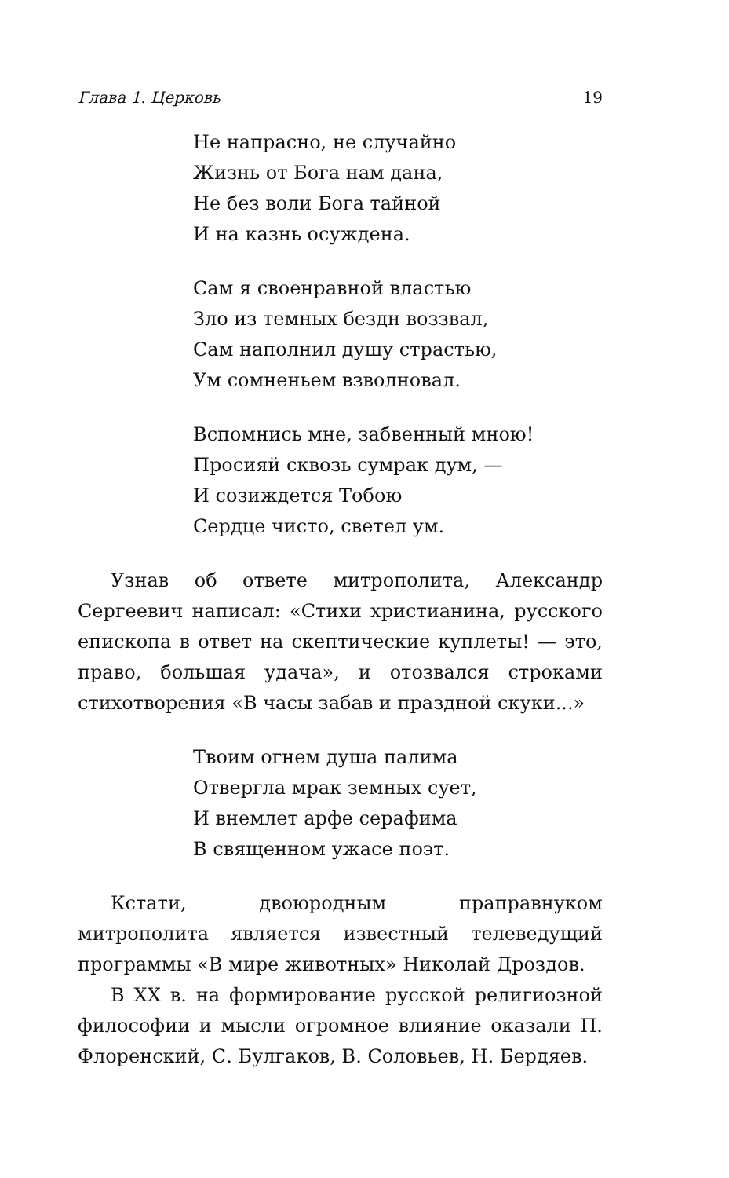Глава 1. Церковь 19
Не напрасно, не случайно
Жизнь от Бога нам дана,
Не без воли Бога тайной
И на казнь осуждена.
Сам я своенравной властью
Зло из темных бездн воззвал,
Сам наполнил душу страстью,
Ум сомненьем взволновал.
Вспомнись мне, забвенный мною!
Просияй сквозь сумрак дум, —
И созиждется Тобою
Сердце чисто, светел ум.
Узнав об ответе митрополита, Александр Сергеевич написал: «Стихи христианина, русского епископа в ответ на скептические куплеты! — это, право, большая удача», и отозвался строками стихотворения «В часы забав и праздной скуки...»
Твоим огнем душа палима
Отвергла мрак земных сует,
И внемлет арфе серафима
В священном ужасе поэт.
Кстати, двоюродным праправнуком митрополита является известный телеведущий программы «В мире животных» Николай Дроздов.
В XX в. на формирование русской религиозной философии и мысли огромное влияние оказали П. Флоренский, С. Булгаков, В. Соловьев, Н. Бердяев.